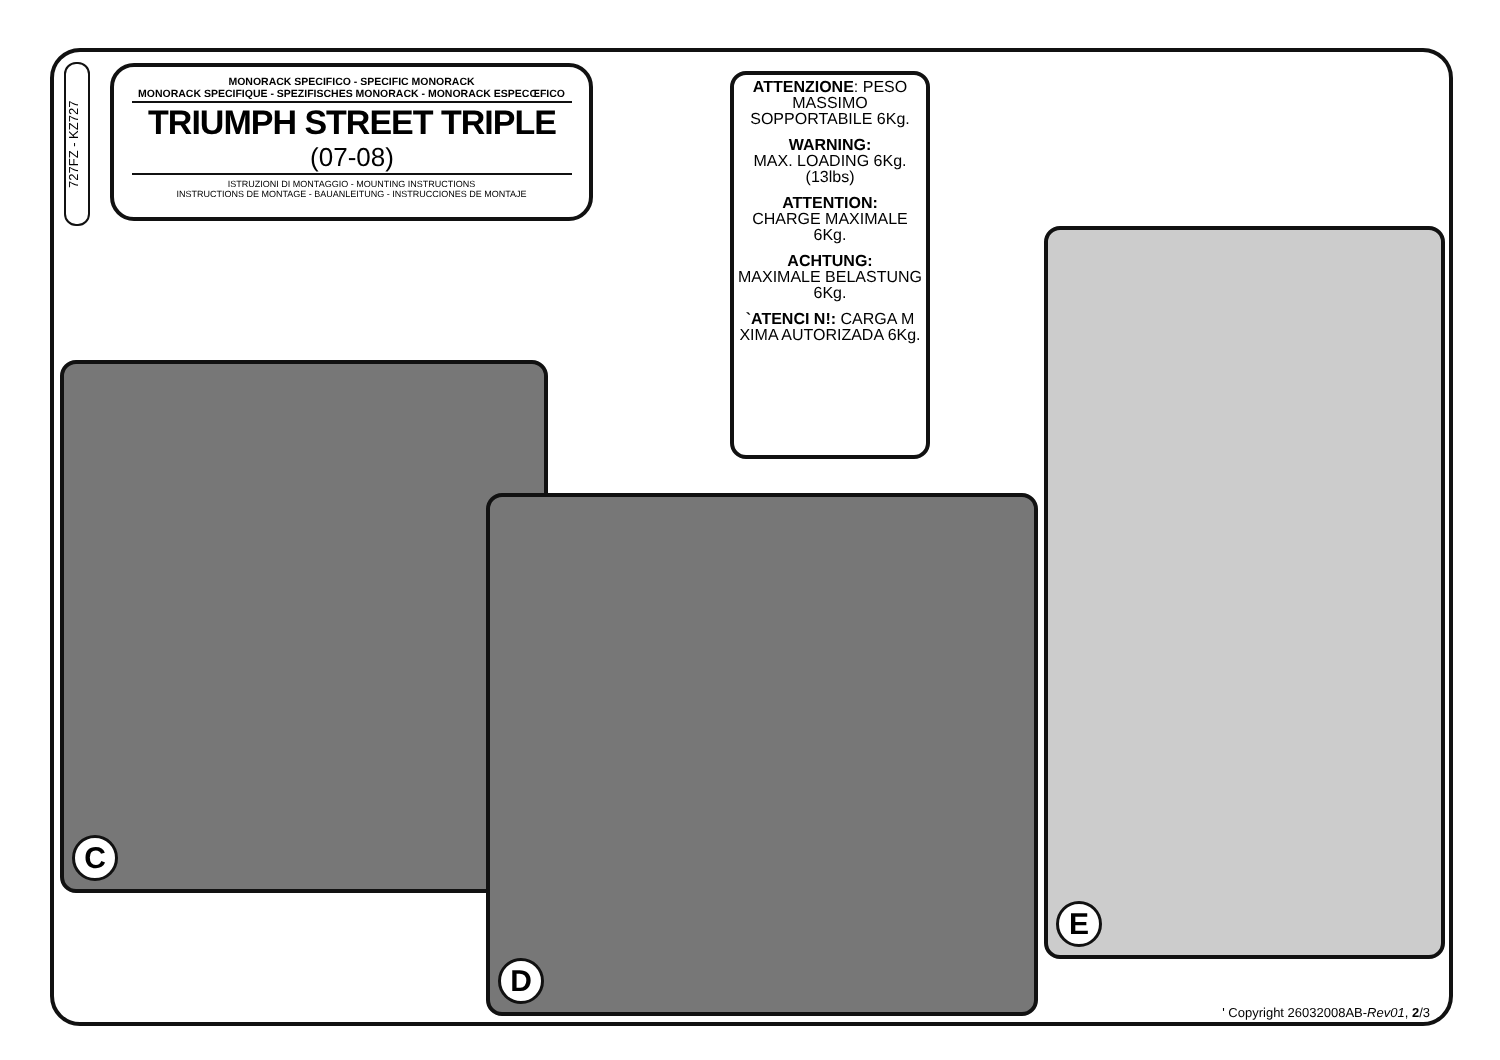727FZ - KZ727
MONORACK SPECIFICO - SPECIFIC MONORACK
MONORACK SPECIFIQUE - SPEZIFISCHES MONORACK - MONORACK ESPECŒFICO
TRIUMPH STREET TRIPLE
(07-08)
ISTRUZIONI DI MONTAGGIO - MOUNTING INSTRUCTIONS
INSTRUCTIONS DE MONTAGE - BAUANLEITUNG - INSTRUCCIONES DE MONTAJE
ATTENZIONE: PESO MASSIMO SOPPORTABILE 6Kg.
WARNING:
MAX. LOADING 6Kg.(13lbs)
ATTENTION:
CHARGE MAXIMALE 6Kg.
ACHTUNG:
MAXIMALE BELASTUNG 6Kg.
`ATENCI N!: CARGA M XIMA AUTORIZADA 6Kg.
C
D
E
' Copyright 26032008AB-Rev01, 2/3